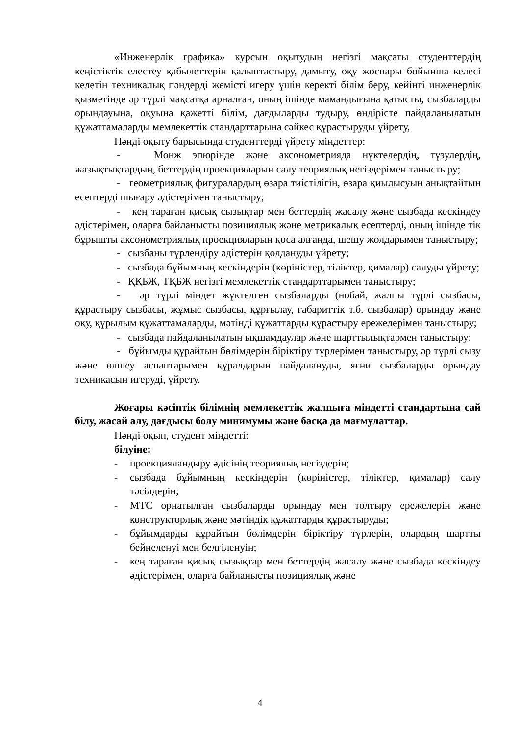«Инженерлік графика» курсын оқытудың негізгі мақсаты студенттердің кеңістіктік елестеу қабылеттерін қалыптастыру, дамыту, оқу жоспары бойынша келесі келетін техникалық пәндерді жемісті игеру үшін керекті білім беру, кейінгі инженерлік қызметінде әр түрлі мақсатқа арналған, оның ішінде мамандығына қатысты, сызбаларды орындауына, оқуына қажетті білім, дағдыларды тудыру, өндірісте пайдаланылатын құжаттамаларды мемлекеттік стандарттарына сәйкес құрастыруды үйрету,
Пәнді оқыту барысында студенттерді үйрету міндеттер:
- Монж эпюрінде және аксонометрияда нүктелердің, түзулердің, жазықтықтардың, беттердің проекцияларын салу теориялық негіздерімен таныстыру;
- геометриялық фигуралардың өзара тиістілігін, өзара қиылысуын анықтайтын есептерді шығару әдістерімен таныстыру;
- кең тараған қисық сызықтар мен беттердің жасалу және сызбада кескіндеу әдістерімен, оларға байланысты позициялық және метрикалық есептерді, оның ішінде тік бұрышты аксонометриялық проекцияларын қоса алғанда, шешу жолдарымен таныстыру;
- сызбаны түрлендіру әдістерін қолдануды үйрету;
- сызбада бұйымның кескіндерін (көріністер, тіліктер, қималар) салуды үйрету;
- ҚҚБЖ, ТҚБЖ негізгі мемлекеттік стандарттарымен таныстыру;
- әр түрлі міндет жүктелген сызбаларды (нобай, жалпы түрлі сызбасы, құрастыру сызбасы, жұмыс сызбасы, құрғылау, габариттік т.б. сызбалар) орындау және оқу, құрылым құжаттамаларды, мәтінді құжаттарды құрастыру ережелерімен таныстыру;
- сызбада пайдаланылатын ықшамдаулар және шарттылықтармен таныстыру;
- бұйымды құрайтын бөлімдерін біріктіру түрлерімен таныстыру, әр түрлі сызу және өлшеу аспаптарымен құралдарын пайдалануды, яғни сызбаларды орындау техникасын игеруді, үйрету.
Жоғары кәсіптік білімнің мемлекеттік жалпыға міндетті стандартына сай білу, жасай алу, дағдысы болу минимумы және басқа да мағмулаттар.
Пәнді оқып, студент міндетті:
білуіне:
- проекцияландыру әдісінің теориялық негіздерін;
- сызбада бұйымның кескіндерін (көріністер, тіліктер, қималар) салу тәсілдерін;
- МТС орнатылған сызбаларды орындау мен толтыру ережелерін және конструкторлық және мәтіндік құжаттарды құрастыруды;
- бұйымдарды құрайтын бөлімдерін біріктіру түрлерін, олардың шартты бейнеленуі мен белгіленуін;
- кең тараған қисық сызықтар мен беттердің жасалу және сызбада кескіндеу әдістерімен, оларға байланысты позициялық және
4